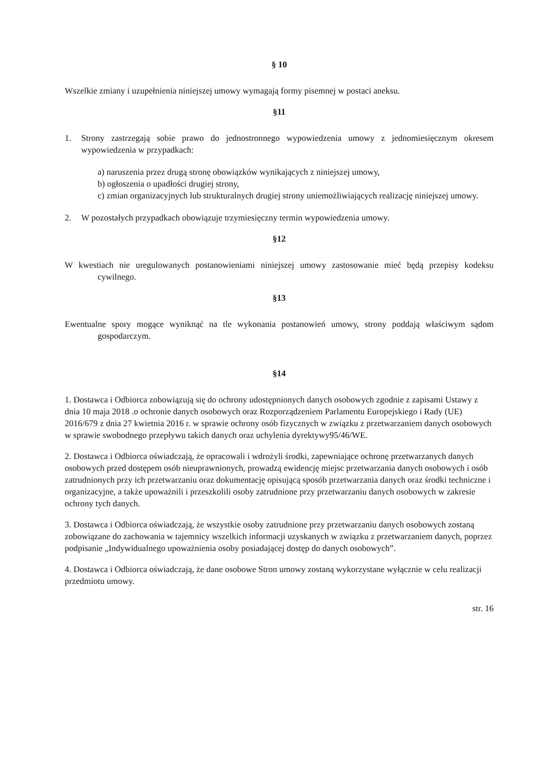§ 10
Wszelkie zmiany i uzupełnienia niniejszej umowy wymagają formy pisemnej w postaci aneksu.
§11
1. Strony zastrzegają sobie prawo do jednostronnego wypowiedzenia umowy z jednomiesięcznym okresem wypowiedzenia w przypadkach:
a) naruszenia przez drugą stronę obowiązków wynikających z niniejszej umowy,
b) ogłoszenia o upadłości drugiej strony,
c) zmian organizacyjnych lub strukturalnych drugiej strony uniemożliwiających realizację niniejszej umowy.
2. W pozostałych przypadkach obowiązuje trzymiesięczny termin wypowiedzenia umowy.
§12
W kwestiach nie uregulowanych postanowieniami niniejszej umowy zastosowanie mieć będą przepisy kodeksu cywilnego.
§13
Ewentualne spory mogące wyniknąć na tle wykonania postanowień umowy, strony poddają właściwym sądom gospodarczym.
§14
1. Dostawca i Odbiorca zobowiązują się do ochrony udostępnionych danych osobowych zgodnie z zapisami Ustawy z dnia 10 maja 2018 .o ochronie danych osobowych oraz Rozporządzeniem Parlamentu Europejskiego i Rady (UE) 2016/679 z dnia 27 kwietnia 2016 r. w sprawie ochrony osób fizycznych w związku z przetwarzaniem danych osobowych w sprawie swobodnego przepływu takich danych oraz uchylenia dyrektywy95/46/WE.
2. Dostawca i Odbiorca oświadczają, że opracowali i wdrożyli środki, zapewniające ochronę przetwarzanych danych osobowych przed dostępem osób nieuprawnionych, prowadzą ewidencję miejsc przetwarzania danych osobowych i osób zatrudnionych przy ich przetwarzaniu oraz dokumentację opisującą sposób przetwarzania danych oraz środki techniczne i organizacyjne, a także upoważnili i przeszkolili osoby zatrudnione przy przetwarzaniu danych osobowych w zakresie ochrony tych danych.
3. Dostawca i Odbiorca oświadczają, że wszystkie osoby zatrudnione przy przetwarzaniu danych osobowych zostaną zobowiązane do zachowania w tajemnicy wszelkich informacji uzyskanych w związku z przetwarzaniem danych, poprzez podpisanie „Indywidualnego upoważnienia osoby posiadającej dostęp do danych osobowych”.
4. Dostawca i Odbiorca oświadczają, że dane osobowe Stron umowy zostaną wykorzystane wyłącznie w celu realizacji przedmiotu umowy.
str. 16